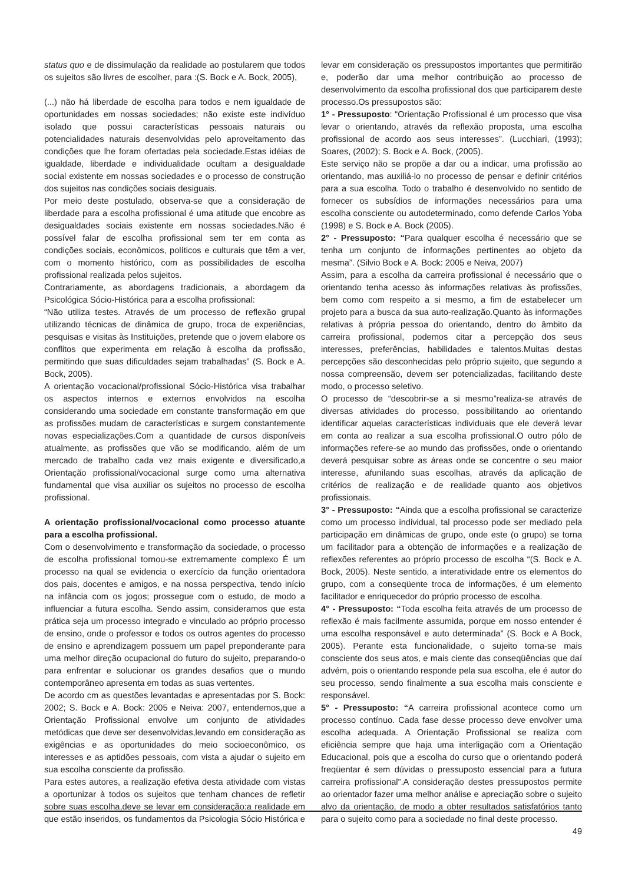status quo e de dissimulação da realidade ao postularem que todos os sujeitos são livres de escolher, para :(S. Bock e A. Bock, 2005),
(...) não há liberdade de escolha para todos e nem igualdade de oportunidades em nossas sociedades; não existe este indivíduo isolado que possui características pessoais naturais ou potencialidades naturais desenvolvidas pelo aproveitamento das condições que lhe foram ofertadas pela sociedade.Estas idéias de igualdade, liberdade e individualidade ocultam a desigualdade social existente em nossas sociedades e o processo de construção dos sujeitos nas condições sociais desiguais.
Por meio deste postulado, observa-se que a consideração de liberdade para a escolha profissional é uma atitude que encobre as desigualdades sociais existente em nossas sociedades.Não é possível falar de escolha profissional sem ter em conta as condições sociais, econômicos, políticos e culturais que têm a ver, com o momento histórico, com as possibilidades de escolha profissional realizada pelos sujeitos.
Contrariamente, as abordagens tradicionais, a abordagem da Psicológica Sócio-Histórica para a escolha profissional:
“Não utiliza testes. Através de um processo de reflexão grupal utilizando técnicas de dinâmica de grupo, troca de experiências, pesquisas e visitas às Instituições, pretende que o jovem elabore os conflitos que experimenta em relação à escolha da profissão, permitindo que suas dificuldades sejam trabalhadas” (S. Bock e A. Bock, 2005).
A orientação vocacional/profissional Sócio-Histórica visa trabalhar os aspectos internos e externos envolvidos na escolha considerando uma sociedade em constante transformação em que as profissões mudam de características e surgem constantemente novas especializações.Com a quantidade de cursos disponíveis atualmente, as profissões que vão se modificando, além de um mercado de trabalho cada vez mais exigente e diversificado,a Orientação profissional/vocacional surge como uma alternativa fundamental que visa auxiliar os sujeitos no processo de escolha profissional.
A orientação profissional/vocacional como processo atuante para a escolha profissional.
Com o desenvolvimento e transformação da sociedade, o processo de escolha profissional tornou-se extremamente complexo É um processo na qual se evidencia o exercício da função orientadora dos pais, docentes e amigos, e na nossa perspectiva, tendo início na infância com os jogos; prossegue com o estudo, de modo a influenciar a futura escolha. Sendo assim, consideramos que esta prática seja um processo integrado e vinculado ao próprio processo de ensino, onde o professor e todos os outros agentes do processo de ensino e aprendizagem possuem um papel preponderante para uma melhor direção ocupacional do futuro do sujeito, preparando-o para enfrentar e solucionar os grandes desafios que o mundo contemporâneo apresenta em todas as suas vertentes.
De acordo cm as questões levantadas e apresentadas por S. Bock: 2002; S. Bock e A. Bock: 2005 e Neiva: 2007, entendemos,que a Orientação Profissional envolve um conjunto de atividades metódicas que deve ser desenvolvidas,levando em consideração as exigências e as oportunidades do meio socioeconômico, os interesses e as aptidões pessoais, com vista a ajudar o sujeito em sua escolha consciente da profissão.
Para estes autores, a realização efetiva desta atividade com vistas a oportunizar à todos os sujeitos que tenham chances de refletir sobre suas escolha,deve se levar em consideração:a realidade em que estão inseridos, os fundamentos da Psicologia Sócio Histórica e
levar em consideração os pressupostos importantes que permitirão e, poderão dar uma melhor contribuição ao processo de desenvolvimento da escolha profissional dos que participarem deste processo.Os pressupostos são:
1° - Pressuposto: “Orientação Profissional é um processo que visa levar o orientando, através da reflexão proposta, uma escolha profissional de acordo aos seus interesses”. (Lucchiari, (1993); Soares, (2002); S. Bock e A. Bock, (2005).
Este serviço não se propõe a dar ou a indicar, uma profissão ao orientando, mas auxiliá-lo no processo de pensar e definir critérios para a sua escolha. Todo o trabalho é desenvolvido no sentido de fornecer os subsídios de informações necessários para uma escolha consciente ou autodeterminado, como defende Carlos Yoba (1998) e S. Bock e A. Bock (2005).
2° - Pressuposto: “Para qualquer escolha é necessário que se tenha um conjunto de informações pertinentes ao objeto da mesma”. (Silvio Bock e A. Bock: 2005 e Neiva, 2007)
Assim, para a escolha da carreira profissional é necessário que o orientando tenha acesso às informações relativas às profissões, bem como com respeito a si mesmo, a fim de estabelecer um projeto para a busca da sua auto-realização.Quanto às informações relativas à própria pessoa do orientando, dentro do âmbito da carreira profissional, podemos citar a percepção dos seus interesses, preferências, habilidades e talentos.Muitas destas percepções são desconhecidas pelo próprio sujeito, que segundo a nossa compreensão, devem ser potencializadas, facilitando deste modo, o processo seletivo.
O processo de “descobrir-se a si mesmo”realiza-se através de diversas atividades do processo, possibilitando ao orientando identificar aquelas características individuais que ele deverá levar em conta ao realizar a sua escolha profissional.O outro pólo de informações refere-se ao mundo das profissões, onde o orientando deverá pesquisar sobre as áreas onde se concentre o seu maior interesse, afunilando suas escolhas, através da aplicação de critérios de realização e de realidade quanto aos objetivos profissionais.
3° - Pressuposto: “Ainda que a escolha profissional se caracterize como um processo individual, tal processo pode ser mediado pela participação em dinâmicas de grupo, onde este (o grupo) se torna um facilitador para a obtenção de informações e a realização de reflexões referentes ao próprio processo de escolha “(S. Bock e A. Bock, 2005). Neste sentido, a interatividade entre os elementos do grupo, com a conseqüente troca de informações, é um elemento facilitador e enriquecedor do próprio processo de escolha.
4° - Pressuposto: “Toda escolha feita através de um processo de reflexão é mais facilmente assumida, porque em nosso entender é uma escolha responsável e auto determinada” (S. Bock e A Bock, 2005). Perante esta funcionalidade, o sujeito torna-se mais consciente dos seus atos, e mais ciente das conseqüências que daí advém, pois o orientando responde pela sua escolha, ele é autor do seu processo, sendo finalmente a sua escolha mais consciente e responsável.
5° - Pressuposto: “A carreira profissional acontece como um processo contínuo. Cada fase desse processo deve envolver uma escolha adequada. A Orientação Profissional se realiza com eficiência sempre que haja uma interligação com a Orientação Educacional, pois que a escolha do curso que o orientando poderá freqüentar é sem dúvidas o pressuposto essencial para a futura carreira profissional”.A consideração destes pressupostos permite ao orientador fazer uma melhor análise e apreciação sobre o sujeito alvo da orientação, de modo a obter resultados satisfatórios tanto para o sujeito como para a sociedade no final deste processo.
49